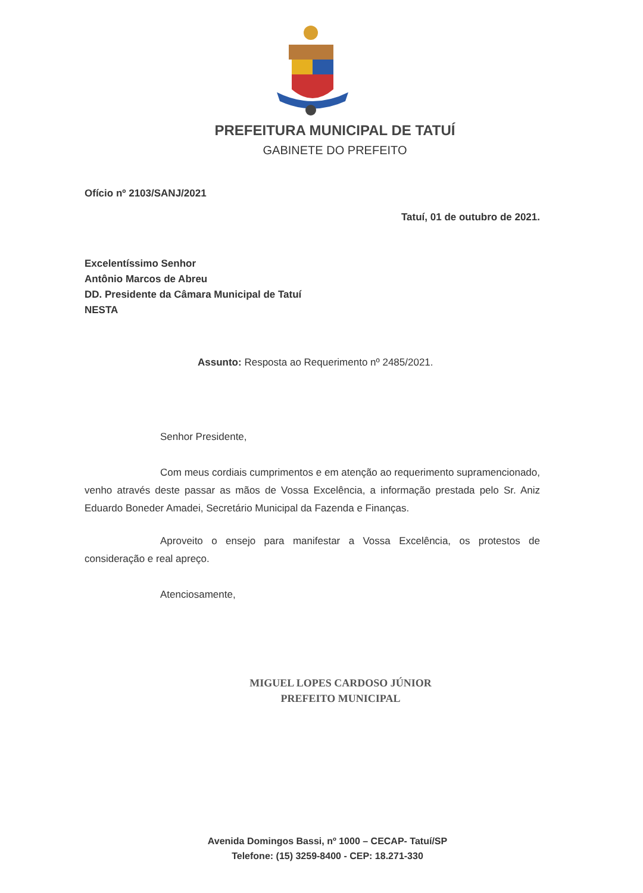PREFEITURA MUNICIPAL DE TATUÍ
GABINETE DO PREFEITO
Ofício nº 2103/SANJ/2021
Tatuí, 01 de outubro de 2021.
Excelentíssimo Senhor
Antônio Marcos de Abreu
DD. Presidente da Câmara Municipal de Tatuí
NESTA
Assunto: Resposta ao Requerimento nº 2485/2021.
Senhor Presidente,
Com meus cordiais cumprimentos e em atenção ao requerimento supramencionado, venho através deste passar as mãos de Vossa Excelência, a informação prestada pelo Sr. Aniz Eduardo Boneder Amadei, Secretário Municipal da Fazenda e Finanças.
Aproveito o ensejo para manifestar a Vossa Excelência, os protestos de consideração e real apreço.
Atenciosamente,
MIGUEL LOPES CARDOSO JÚNIOR
PREFEITO MUNICIPAL
Avenida Domingos Bassi, nº 1000 – CECAP- Tatuí/SP
Telefone: (15) 3259-8400 - CEP: 18.271-330